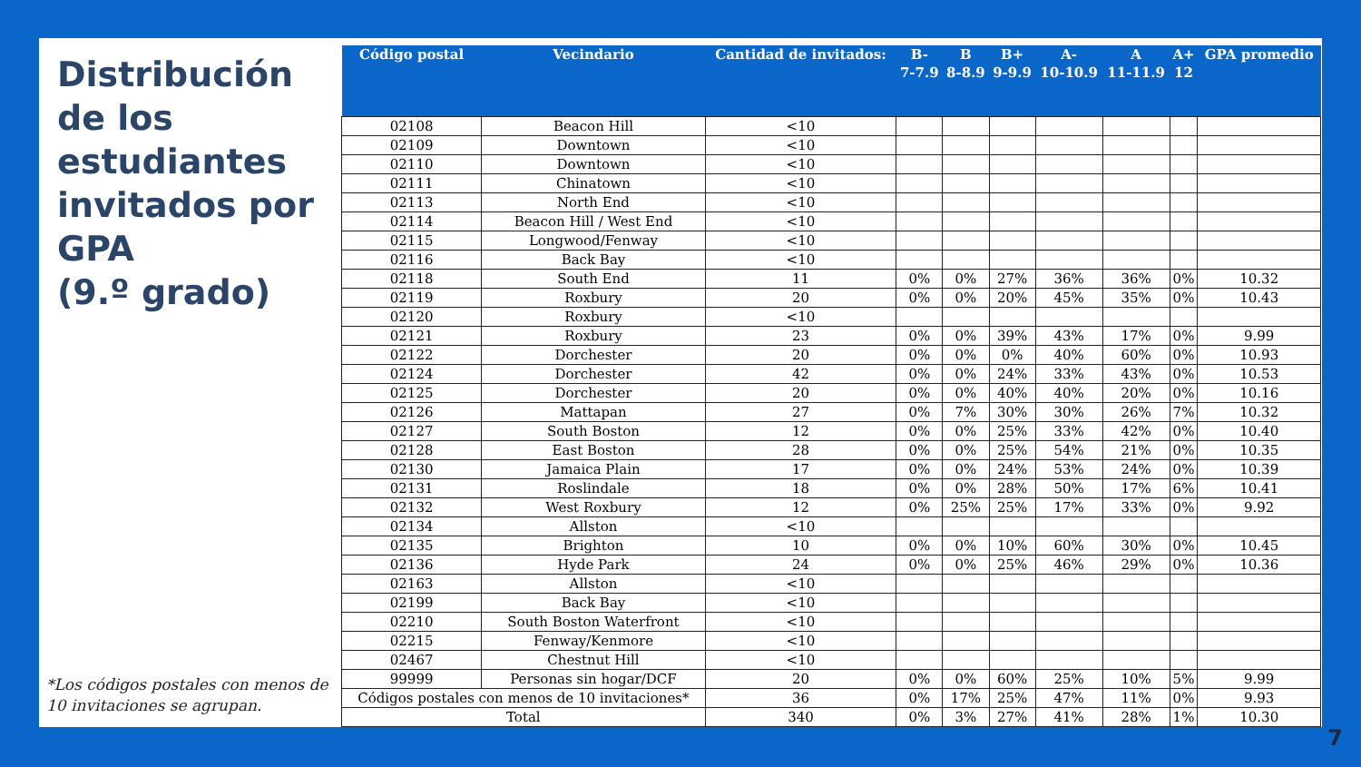Distribución de los estudiantes invitados por GPA
(9.º grado)
*Los códigos postales con menos de 10 invitaciones se agrupan.
| Código postal | Vecindario | Cantidad de invitados: | B- 7-7.9 | B 8-8.9 | B+ 9-9.9 | A- 10-10.9 | A 11-11.9 | A+ 12 | GPA promedio |
| --- | --- | --- | --- | --- | --- | --- | --- | --- | --- |
| 02108 | Beacon Hill | <10 | | | | | | | |
| 02109 | Downtown | <10 | | | | | | | |
| 02110 | Downtown | <10 | | | | | | | |
| 02111 | Chinatown | <10 | | | | | | | |
| 02113 | North End | <10 | | | | | | | |
| 02114 | Beacon Hill / West End | <10 | | | | | | | |
| 02115 | Longwood/Fenway | <10 | | | | | | | |
| 02116 | Back Bay | <10 | | | | | | | |
| 02118 | South End | 11 | 0% | 0% | 27% | 36% | 36% | 0% | 10.32 |
| 02119 | Roxbury | 20 | 0% | 0% | 20% | 45% | 35% | 0% | 10.43 |
| 02120 | Roxbury | <10 | | | | | | | |
| 02121 | Roxbury | 23 | 0% | 0% | 39% | 43% | 17% | 0% | 9.99 |
| 02122 | Dorchester | 20 | 0% | 0% | 0% | 40% | 60% | 0% | 10.93 |
| 02124 | Dorchester | 42 | 0% | 0% | 24% | 33% | 43% | 0% | 10.53 |
| 02125 | Dorchester | 20 | 0% | 0% | 40% | 40% | 20% | 0% | 10.16 |
| 02126 | Mattapan | 27 | 0% | 7% | 30% | 30% | 26% | 7% | 10.32 |
| 02127 | South Boston | 12 | 0% | 0% | 25% | 33% | 42% | 0% | 10.40 |
| 02128 | East Boston | 28 | 0% | 0% | 25% | 54% | 21% | 0% | 10.35 |
| 02130 | Jamaica Plain | 17 | 0% | 0% | 24% | 53% | 24% | 0% | 10.39 |
| 02131 | Roslindale | 18 | 0% | 0% | 28% | 50% | 17% | 6% | 10.41 |
| 02132 | West Roxbury | 12 | 0% | 25% | 25% | 17% | 33% | 0% | 9.92 |
| 02134 | Allston | <10 | | | | | | | |
| 02135 | Brighton | 10 | 0% | 0% | 10% | 60% | 30% | 0% | 10.45 |
| 02136 | Hyde Park | 24 | 0% | 0% | 25% | 46% | 29% | 0% | 10.36 |
| 02163 | Allston | <10 | | | | | | | |
| 02199 | Back Bay | <10 | | | | | | | |
| 02210 | South Boston Waterfront | <10 | | | | | | | |
| 02215 | Fenway/Kenmore | <10 | | | | | | | |
| 02467 | Chestnut Hill | <10 | | | | | | | |
| 99999 | Personas sin hogar/DCF | 20 | 0% | 0% | 60% | 25% | 10% | 5% | 9.99 |
| Códigos postales con menos de 10 invitaciones* | | 36 | 0% | 17% | 25% | 47% | 11% | 0% | 9.93 |
| Total | | 340 | 0% | 3% | 27% | 41% | 28% | 1% | 10.30 |
7